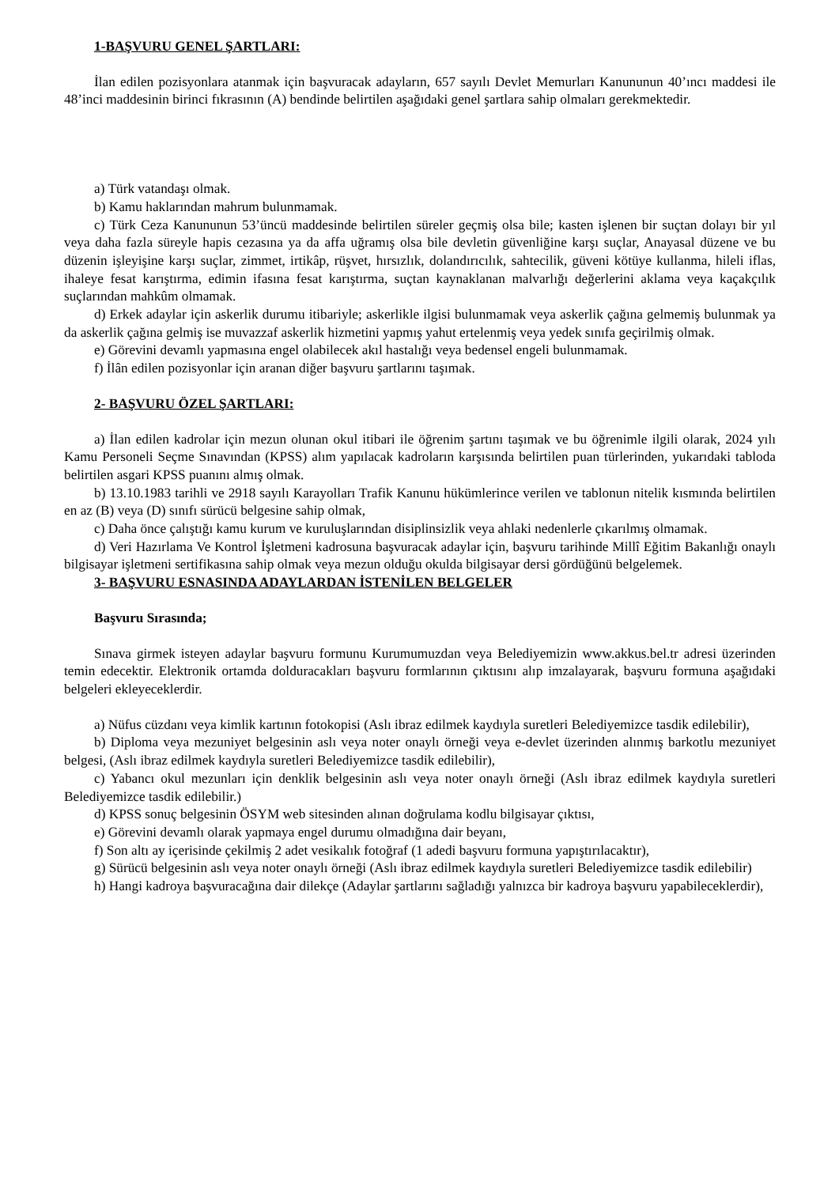1-BAŞVURU GENEL ŞARTLARI:
İlan edilen pozisyonlara atanmak için başvuracak adayların, 657 sayılı Devlet Memurları Kanununun 40’ıncı maddesi ile 48’inci maddesinin birinci fıkrasının (A) bendinde belirtilen aşağıdaki genel şartlara sahip olmaları gerekmektedir.
a) Türk vatandaşı olmak.
b) Kamu haklarından mahrum bulunmamak.
c) Türk Ceza Kanununun 53’üncü maddesinde belirtilen süreler geçmiş olsa bile; kasten işlenen bir suçtan dolayı bir yıl veya daha fazla süreyle hapis cezasına ya da affa uğramış olsa bile devletin güvenliğine karşı suçlar, Anayasal düzene ve bu düzenin işleyişine karşı suçlar, zimmet, irtikâp, rüşvet, hırsızlık, dolandırıcılık, sahtecilik, güveni kötüye kullanma, hileli iflas, ihaleye fesat karıştırma, edimin ifasına fesat karıştırma, suçtan kaynaklanan malvarlığı değerlerini aklama veya kaçakçılık suçlarından mahkûm olmamak.
d) Erkek adaylar için askerlik durumu itibariyle; askerlikle ilgisi bulunmamak veya askerlik çağına gelmemiş bulunmak ya da askerlik çağına gelmiş ise muvazzaf askerlik hizmetini yapmış yahut ertelenmiş veya yedek sınıfa geçirilmiş olmak.
e) Görevini devamlı yapmasına engel olabilecek akıl hastalığı veya bedensel engeli bulunmamak.
f) İlân edilen pozisyonlar için aranan diğer başvuru şartlarını taşımak.
2- BAŞVURU ÖZEL ŞARTLARI:
a) İlan edilen kadrolar için mezun olunan okul itibari ile öğrenim şartını taşımak ve bu öğrenimle ilgili olarak, 2024 yılı Kamu Personeli Seçme Sınavından (KPSS) alım yapılacak kadroların karşısında belirtilen puan türlerinden, yukarıdaki tabloda belirtilen asgari KPSS puanını almış olmak.
b) 13.10.1983 tarihli ve 2918 sayılı Karayolları Trafik Kanunu hükümlerince verilen ve tablonun nitelik kısmında belirtilen en az (B) veya (D) sınıfı sürücü belgesine sahip olmak,
c) Daha önce çalıştığı kamu kurum ve kuruluşlarından disiplinsizlik veya ahlaki nedenlerle çıkarılmış olmamak.
d) Veri Hazırlama Ve Kontrol İşletmeni kadrosuna başvuracak adaylar için, başvuru tarihinde Millî Eğitim Bakanlığı onaylı bilgisayar işletmeni sertifikasına sahip olmak veya mezun olduğu okulda bilgisayar dersi gördüğünü belgelemek.
3- BAŞVURU ESNASINDA ADAYLARDAN İSTENİLEN BELGELER
Başvuru Sırasında;
Sınava girmek isteyen adaylar başvuru formunu Kurumumuzdan veya Belediyemizin www.akkus.bel.tr adresi üzerinden temin edecektir. Elektronik ortamda dolduracakları başvuru formlarının çıktısını alıp imzalayarak, başvuru formuna aşağıdaki belgeleri ekleyeceklerdir.
a) Nüfus cüzdanı veya kimlik kartının fotokopisi (Aslı ibraz edilmek kaydıyla suretleri Belediyemizce tasdik edilebilir),
b) Diploma veya mezuniyet belgesinin aslı veya noter onaylı örneği veya e-devlet üzerinden alınmış barkotlu mezuniyet belgesi, (Aslı ibraz edilmek kaydıyla suretleri Belediyemizce tasdik edilebilir),
c) Yabancı okul mezunları için denklik belgesinin aslı veya noter onaylı örneği (Aslı ibraz edilmek kaydıyla suretleri Belediyemizce tasdik edilebilir.)
d) KPSS sonuç belgesinin ÖSYM web sitesinden alınan doğrulama kodlu bilgisayar çıktısı,
e) Görevini devamlı olarak yapmaya engel durumu olmadığına dair beyanı,
f) Son altı ay içerisinde çekilmiş 2 adet vesikalık fotoğraf (1 adedi başvuru formuna yapıştırılacaktır),
g) Sürücü belgesinin aslı veya noter onaylı örneği (Aslı ibraz edilmek kaydıyla suretleri Belediyemizce tasdik edilebilir)
h) Hangi kadroya başvuracağına dair dilekçe (Adaylar şartlarını sağladığı yalnızca bir kadroya başvuru yapabileceklerdir),